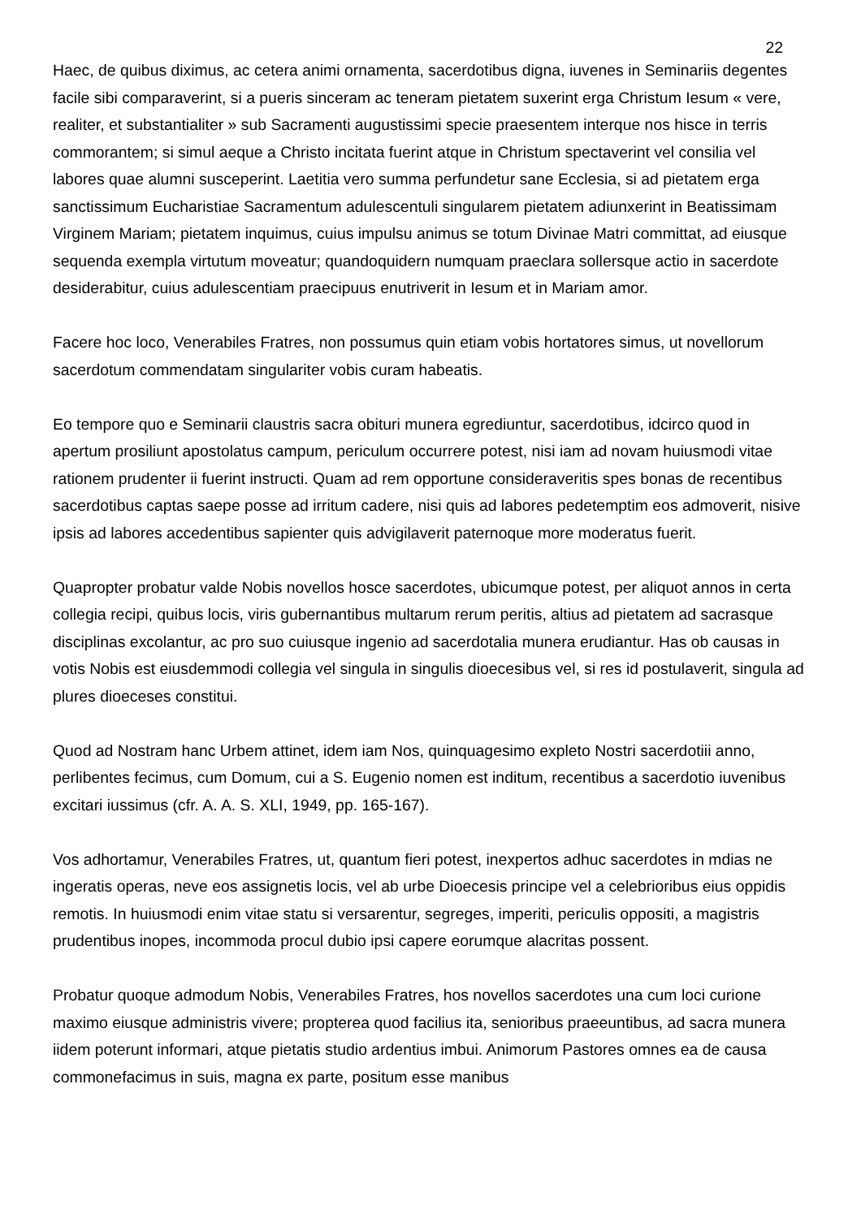22
Haec, de quibus diximus, ac cetera animi ornamenta, sacerdotibus digna, iuvenes in Seminariis degentes facile sibi comparaverint, si a pueris sinceram ac teneram pietatem suxerint erga Christum Iesum « vere, realiter, et substantialiter » sub Sacramenti augustissimi specie praesentem interque nos hisce in terris commorantem; si simul aeque a Christo incitata fuerint atque in Christum spectaverint vel consilia vel labores quae alumni susceperint. Laetitia vero summa perfundetur sane Ecclesia, si ad pietatem erga sanctissimum Eucharistiae Sacramentum adulescentuli singularem pietatem adiunxerint in Beatissimam Virginem Mariam; pietatem inquimus, cuius impulsu animus se totum Divinae Matri committat, ad eiusque sequenda exempla virtutum moveatur; quandoquidern numquam praeclara sollersque actio in sacerdote desiderabitur, cuius adulescentiam praecipuus enutriverit in Iesum et in Mariam amor.
Facere hoc loco, Venerabiles Fratres, non possumus quin etiam vobis hortatores simus, ut novellorum sacerdotum commendatam singulariter vobis curam habeatis.
Eo tempore quo e Seminarii claustris sacra obituri munera egrediuntur, sacerdotibus, idcirco quod in apertum prosiliunt apostolatus campum, periculum occurrere potest, nisi iam ad novam huiusmodi vitae rationem prudenter ii fuerint instructi. Quam ad rem opportune consideraveritis spes bonas de recentibus sacerdotibus captas saepe posse ad irritum cadere, nisi quis ad labores pedetemptim eos admoverit, nisive ipsis ad labores accedentibus sapienter quis advigilaverit paternoque more moderatus fuerit.
Quapropter probatur valde Nobis novellos hosce sacerdotes, ubicumque potest, per aliquot annos in certa collegia recipi, quibus locis, viris gubernantibus multarum rerum peritis, altius ad pietatem ad sacrasque disciplinas excolantur, ac pro suo cuiusque ingenio ad sacerdotalia munera erudiantur. Has ob causas in votis Nobis est eiusdemmodi collegia vel singula in singulis dioecesibus vel, si res id postulaverit, singula ad plures dioeceses constitui.
Quod ad Nostram hanc Urbem attinet, idem iam Nos, quinquagesimo expleto Nostri sacerdotiii anno, perlibentes fecimus, cum Domum, cui a S. Eugenio nomen est inditum, recentibus a sacerdotio iuvenibus excitari iussimus (cfr. A. A. S. XLI, 1949, pp. 165-167).
Vos adhortamur, Venerabiles Fratres, ut, quantum fieri potest, inexpertos adhuc sacerdotes in mdias ne ingeratis operas, neve eos assignetis locis, vel ab urbe Dioecesis principe vel a celebrioribus eius oppidis remotis. In huiusmodi enim vitae statu si versarentur, segreges, imperiti, periculis oppositi, a magistris prudentibus inopes, incommoda procul dubio ipsi capere eorumque alacritas possent.
Probatur quoque admodum Nobis, Venerabiles Fratres, hos novellos sacerdotes una cum loci curione maximo eiusque administris vivere; propterea quod facilius ita, senioribus praeeuntibus, ad sacra munera iidem poterunt informari, atque pietatis studio ardentius imbui. Animorum Pastores omnes ea de causa commonefacimus in suis, magna ex parte, positum esse manibus